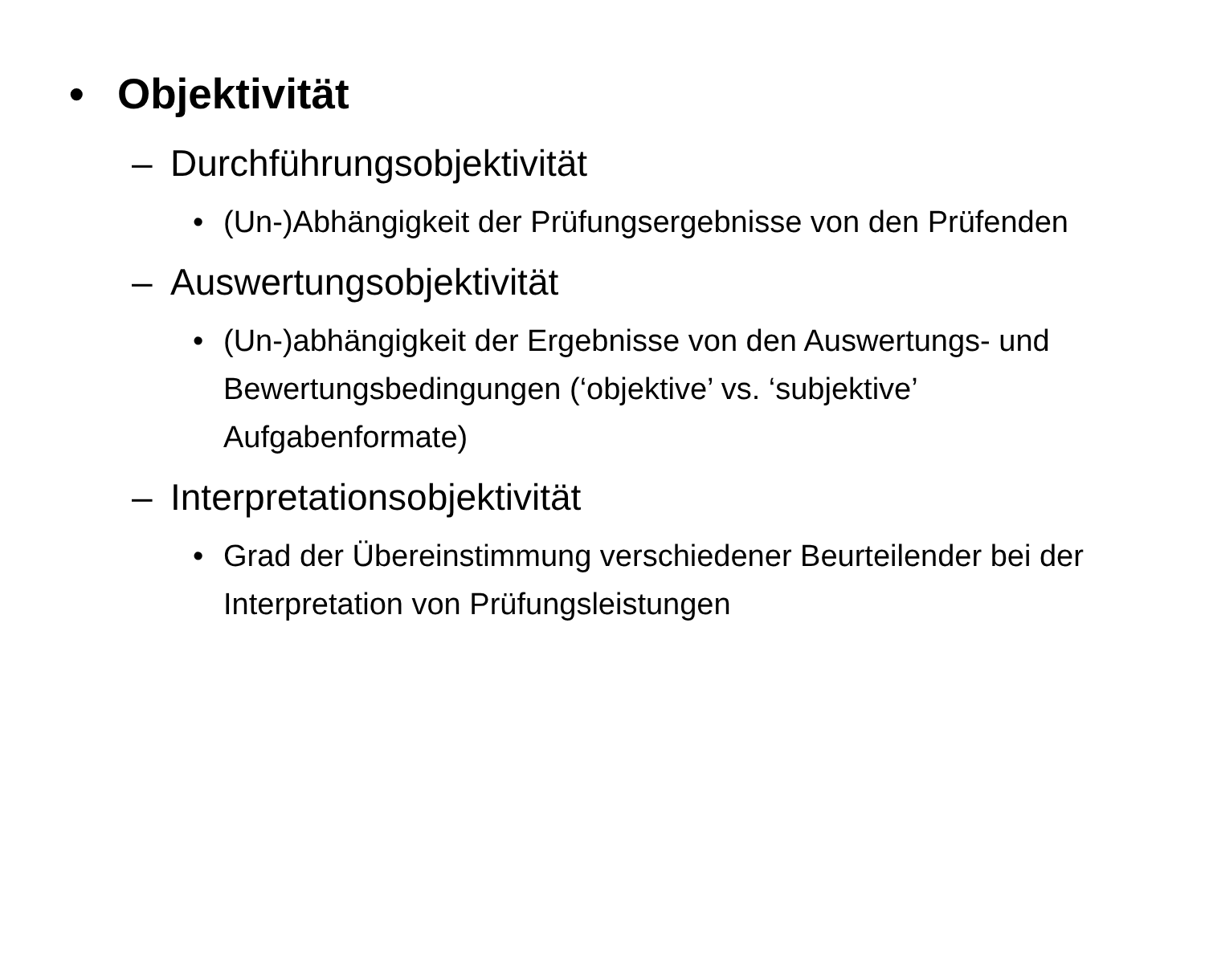• Objektivität
– Durchführungsobjektivität
• (Un-)Abhängigkeit der Prüfungsergebnisse von den Prüfenden
– Auswertungsobjektivität
• (Un-)abhängigkeit der Ergebnisse von den Auswertungs- und Bewertungsbedingungen (‘objektive’ vs. ‘subjektive’ Aufgabenformate)
– Interpretationsobjektivität
• Grad der Übereinstimmung verschiedener Beurteilender bei der Interpretation von Prüfungsleistungen